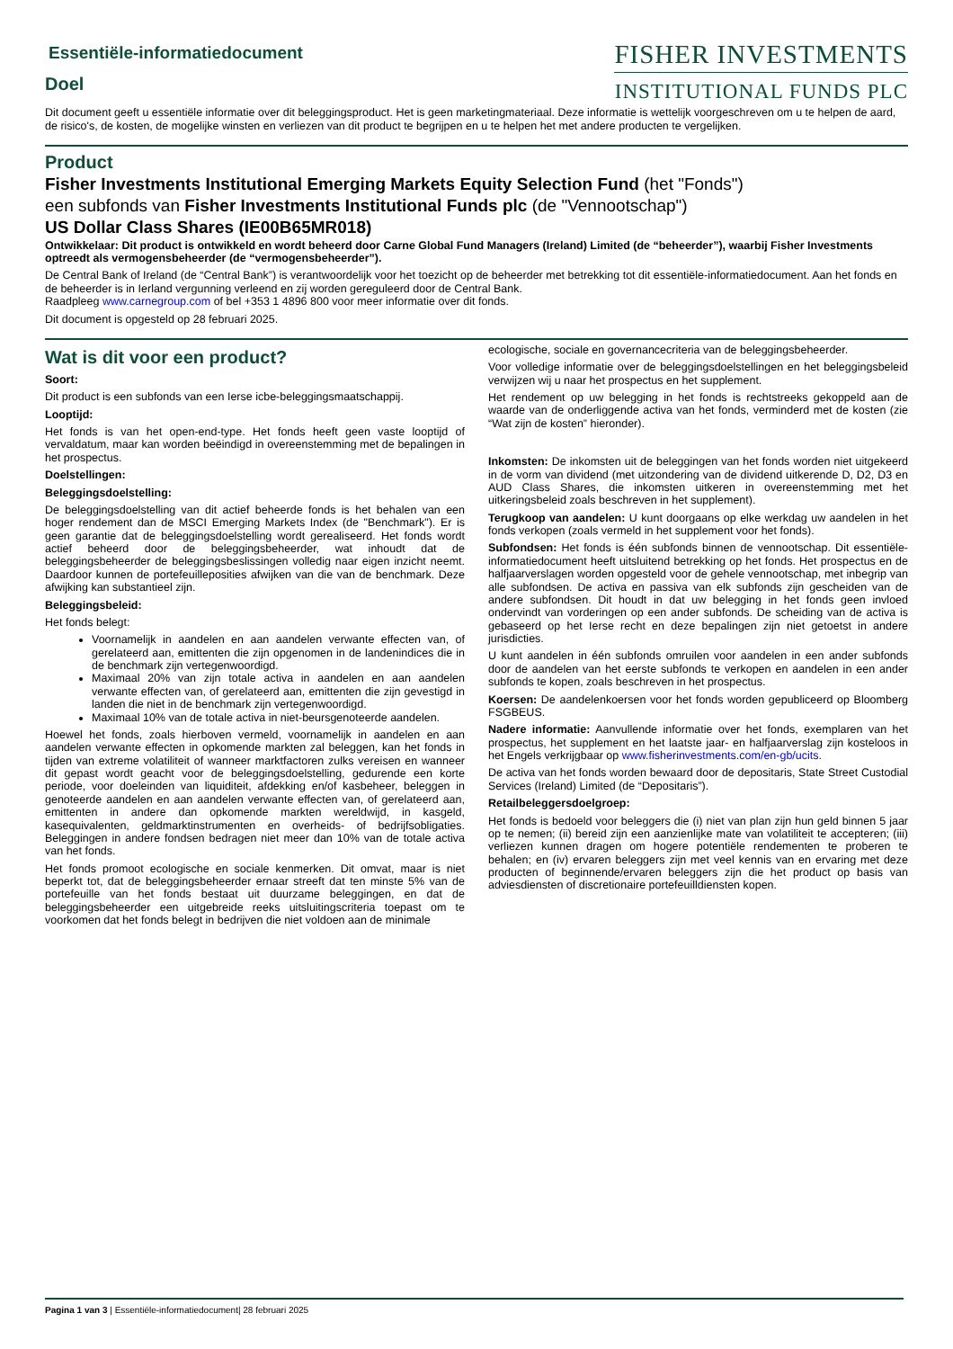Essentiële-informatiedocument
Doel
FISHER INVESTMENTS
INSTITUTIONAL FUNDS PLC
Dit document geeft u essentiële informatie over dit beleggingsproduct. Het is geen marketingmateriaal. Deze informatie is wettelijk voorgeschreven om u te helpen de aard, de risico's, de kosten, de mogelijke winsten en verliezen van dit product te begrijpen en u te helpen het met andere producten te vergelijken.
Product
Fisher Investments Institutional Emerging Markets Equity Selection Fund (het "Fonds")
een subfonds van Fisher Investments Institutional Funds plc (de "Vennootschap")
US Dollar Class Shares (IE00B65MR018)
Ontwikkelaar: Dit product is ontwikkeld en wordt beheerd door Carne Global Fund Managers (Ireland) Limited (de “beheerder”), waarbij Fisher Investments optreedt als vermogensbeheerder (de “vermogensbeheerder”).
De Central Bank of Ireland (de “Central Bank”) is verantwoordelijk voor het toezicht op de beheerder met betrekking tot dit essentiële-informatiedocument. Aan het fonds en de beheerder is in Ierland vergunning verleend en zij worden gereguleerd door de Central Bank.
Raadpleeg www.carnegroup.com of bel +353 1 4896 800 voor meer informatie over dit fonds.
Dit document is opgesteld op 28 februari 2025.
Wat is dit voor een product?
Soort:
Dit product is een subfonds van een Ierse icbe-beleggingsmaatschappij.
Looptijd:
Het fonds is van het open-end-type. Het fonds heeft geen vaste looptijd of vervaldatum, maar kan worden beëindigd in overeenstemming met de bepalingen in het prospectus.
Doelstellingen:
Beleggingsdoelstelling:
De beleggingsdoelstelling van dit actief beheerde fonds is het behalen van een hoger rendement dan de MSCI Emerging Markets Index (de "Benchmark"). Er is geen garantie dat de beleggingsdoelstelling wordt gerealiseerd. Het fonds wordt actief beheerd door de beleggingsbeheerder, wat inhoudt dat de beleggingsbeheerder de beleggingsbeslissingen volledig naar eigen inzicht neemt. Daardoor kunnen de portefeuilleposities afwijken van die van de benchmark. Deze afwijking kan substantieel zijn.
Beleggingsbeleid:
Het fonds belegt:
Voornamelijk in aandelen en aan aandelen verwante effecten van, of gerelateerd aan, emittenten die zijn opgenomen in de landenindices die in de benchmark zijn vertegenwoordigd.
Maximaal 20% van zijn totale activa in aandelen en aan aandelen verwante effecten van, of gerelateerd aan, emittenten die zijn gevestigd in landen die niet in de benchmark zijn vertegenwoordigd.
Maximaal 10% van de totale activa in niet-beursgenoteerde aandelen.
Hoewel het fonds, zoals hierboven vermeld, voornamelijk in aandelen en aan aandelen verwante effecten in opkomende markten zal beleggen, kan het fonds in tijden van extreme volatiliteit of wanneer marktfactoren zulks vereisen en wanneer dit gepast wordt geacht voor de beleggingsdoelstelling, gedurende een korte periode, voor doeleinden van liquiditeit, afdekking en/of kasbeheer, beleggen in genoteerde aandelen en aan aandelen verwante effecten van, of gerelateerd aan, emittenten in andere dan opkomende markten wereldwijd, in kasgeld, kasequivalenten, geldmarktinstrumenten en overheids- of bedrijfsobligaties. Beleggingen in andere fondsen bedragen niet meer dan 10% van de totale activa van het fonds.
Het fonds promoot ecologische en sociale kenmerken. Dit omvat, maar is niet beperkt tot, dat de beleggingsbeheerder ernaar streeft dat ten minste 5% van de portefeuille van het fonds bestaat uit duurzame beleggingen, en dat de beleggingsbeheerder een uitgebreide reeks uitsluitingscriteria toepast om te voorkomen dat het fonds belegt in bedrijven die niet voldoen aan de minimale
ecologische, sociale en governancecriteria van de beleggingsbeheerder.
Voor volledige informatie over de beleggingsdoelstellingen en het beleggingsbeleid verwijzen wij u naar het prospectus en het supplement.
Het rendement op uw belegging in het fonds is rechtstreeks gekoppeld aan de waarde van de onderliggende activa van het fonds, verminderd met de kosten (zie “Wat zijn de kosten” hieronder).
Inkomsten: De inkomsten uit de beleggingen van het fonds worden niet uitgekeerd in de vorm van dividend (met uitzondering van de dividend uitkerende D, D2, D3 en AUD Class Shares, die inkomsten uitkeren in overeenstemming met het uitkeringsbeleid zoals beschreven in het supplement).
Terugkoop van aandelen: U kunt doorgaans op elke werkdag uw aandelen in het fonds verkopen (zoals vermeld in het supplement voor het fonds).
Subfondsen: Het fonds is één subfonds binnen de vennootschap. Dit essentiële-informatiedocument heeft uitsluitend betrekking op het fonds. Het prospectus en de halfjaarverslagen worden opgesteld voor de gehele vennootschap, met inbegrip van alle subfondsen. De activa en passiva van elk subfonds zijn gescheiden van de andere subfondsen. Dit houdt in dat uw belegging in het fonds geen invloed ondervindt van vorderingen op een ander subfonds. De scheiding van de activa is gebaseerd op het Ierse recht en deze bepalingen zijn niet getoetst in andere jurisdicties.
U kunt aandelen in één subfonds omruilen voor aandelen in een ander subfonds door de aandelen van het eerste subfonds te verkopen en aandelen in een ander subfonds te kopen, zoals beschreven in het prospectus.
Koersen: De aandelenkoersen voor het fonds worden gepubliceerd op Bloomberg FSGBEUS.
Nadere informatie: Aanvullende informatie over het fonds, exemplaren van het prospectus, het supplement en het laatste jaar- en halfjaarverslag zijn kosteloos in het Engels verkrijgbaar op www.fisherinvestments.com/en-gb/ucits.
De activa van het fonds worden bewaard door de depositaris, State Street Custodial Services (Ireland) Limited (de “Depositaris”).
Retailbeleggersdoelgroep:
Het fonds is bedoeld voor beleggers die (i) niet van plan zijn hun geld binnen 5 jaar op te nemen; (ii) bereid zijn een aanzienlijke mate van volatiliteit te accepteren; (iii) verliezen kunnen dragen om hogere potentiële rendementen te proberen te behalen; en (iv) ervaren beleggers zijn met veel kennis van en ervaring met deze producten of beginnende/ervaren beleggers zijn die het product op basis van adviesdiensten of discretionaire portefeuilldiensten kopen.
Pagina 1 van 3 | Essentiële-informatiedocument| 28 februari 2025